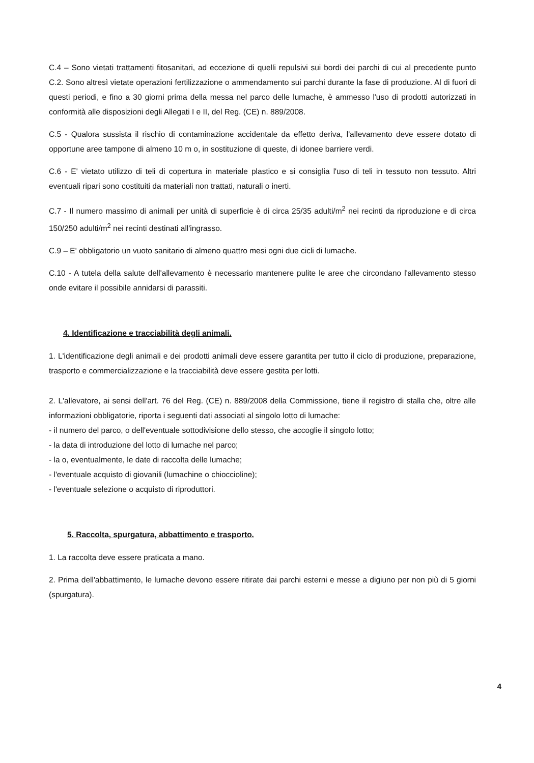C.4 – Sono vietati trattamenti fitosanitari, ad eccezione di quelli repulsivi sui bordi dei parchi di cui al precedente punto C.2. Sono altresì vietate operazioni fertilizzazione o ammendamento sui parchi durante la fase di produzione. Al di fuori di questi periodi, e fino a 30 giorni prima della messa nel parco delle lumache, è ammesso l'uso di prodotti autorizzati in conformità alle disposizioni degli Allegati I e II, del Reg. (CE) n. 889/2008.
C.5 - Qualora sussista il rischio di contaminazione accidentale da effetto deriva, l'allevamento deve essere dotato di opportune aree tampone di almeno 10 m o, in sostituzione di queste, di idonee barriere verdi.
C.6 - E' vietato utilizzo di teli di copertura in materiale plastico e si consiglia l'uso di teli in tessuto non tessuto. Altri eventuali ripari sono costituiti da materiali non trattati, naturali o inerti.
C.7 - Il numero massimo di animali per unità di superficie è di circa 25/35 adulti/m<sup>2</sup> nei recinti da riproduzione e di circa 150/250 adulti/m<sup>2</sup> nei recinti destinati all'ingrasso.
C.9 – E' obbligatorio un vuoto sanitario di almeno quattro mesi ogni due cicli di lumache.
C.10 - A tutela della salute dell'allevamento è necessario mantenere pulite le aree che circondano l'allevamento stesso onde evitare il possibile annidarsi di parassiti.
4. Identificazione e tracciabilità degli animali.
1. L'identificazione degli animali e dei prodotti animali deve essere garantita per tutto il ciclo di produzione, preparazione, trasporto e commercializzazione e la tracciabilità deve essere gestita per lotti.
2. L'allevatore, ai sensi dell'art. 76 del Reg. (CE) n. 889/2008 della Commissione, tiene il registro di stalla che, oltre alle informazioni obbligatorie, riporta i seguenti dati associati al singolo lotto di lumache:
- il numero del parco, o dell'eventuale sottodivisione dello stesso, che accoglie il singolo lotto;
- la data di introduzione del lotto di lumache nel parco;
- la o, eventualmente, le date di raccolta delle lumache;
- l'eventuale acquisto di giovanili (lumachine o chioccioline);
- l'eventuale selezione o acquisto di riproduttori.
5. Raccolta, spurgatura, abbattimento e trasporto.
1. La raccolta deve essere praticata a mano.
2. Prima dell'abbattimento, le lumache devono essere ritirate dai parchi esterni e messe a digiuno per non più di 5 giorni (spurgatura).
4